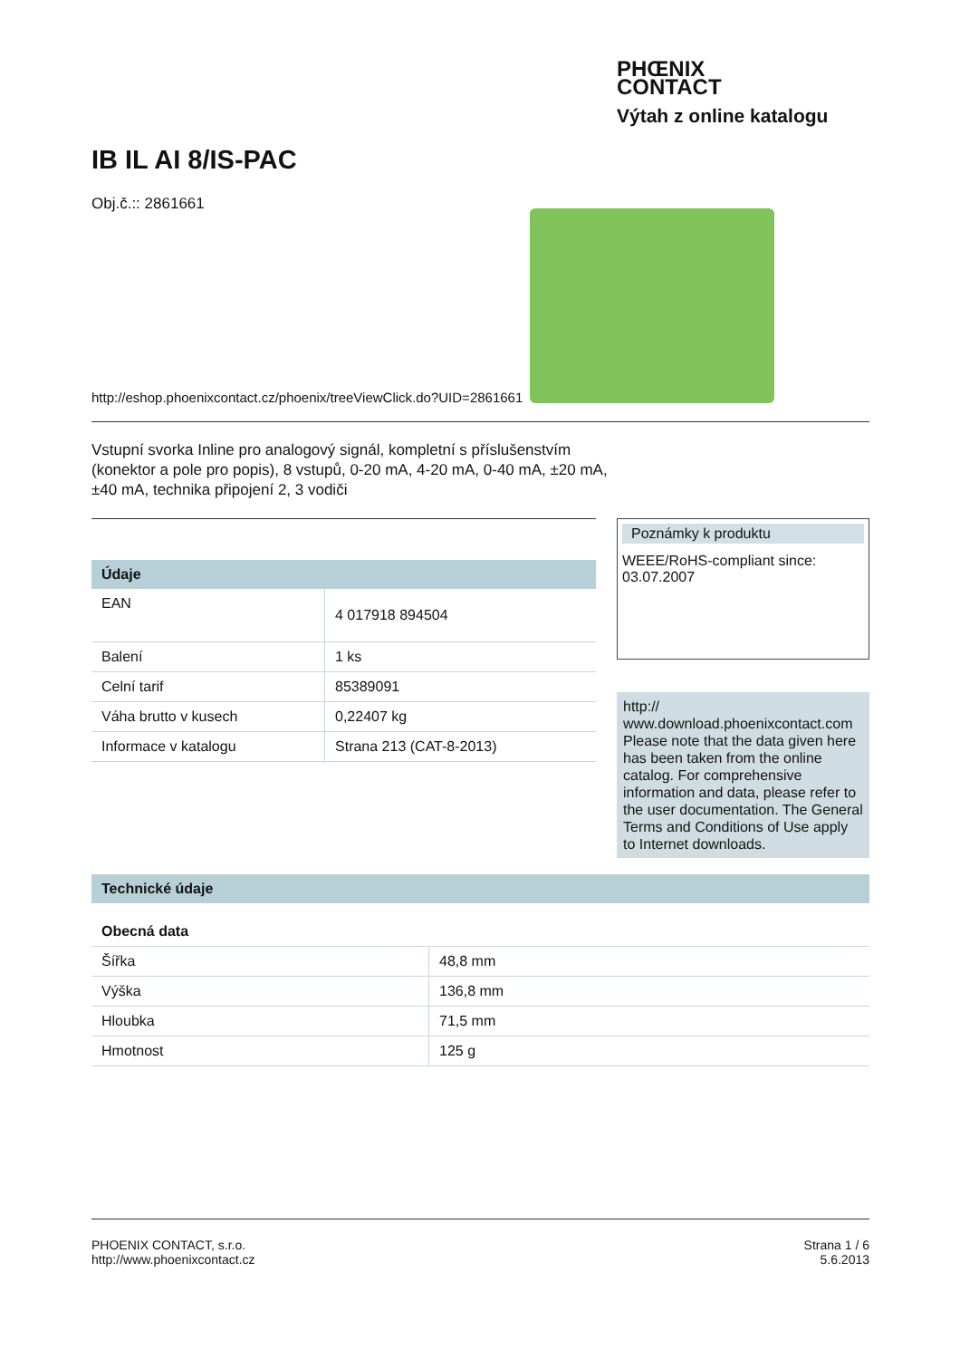PHŒNIX
CONTACT
Výtah z online katalogu
IB IL AI 8/IS-PAC
Obj.č.:: 2861661
http://eshop.phoenixcontact.cz/phoenix/treeViewClick.do?UID=2861661
Vstupní svorka Inline pro analogový signál, kompletní s příslušenstvím (konektor a pole pro popis), 8 vstupů, 0-20 mA, 4-20 mA, 0-40 mA, ±20 mA, ±40 mA, technika připojení 2, 3 vodiči
| Údaje | |
| --- | --- |
| EAN | 4 017918 894504 |
| Balení | 1 ks |
| Celní tarif | 85389091 |
| Váha brutto v kusech | 0,22407 kg |
| Informace v katalogu | Strana 213 (CAT-8-2013) |
Poznámky k produktu
WEEE/RoHS-compliant since:
03.07.2007
http://
www.download.phoenixcontact.com Please note that the data given here has been taken from the online catalog. For comprehensive information and data, please refer to the user documentation. The General Terms and Conditions of Use apply to Internet downloads.
| Technické údaje | |
| --- | --- |
| Obecná data | |
| Šířka | 48,8 mm |
| Výška | 136,8 mm |
| Hloubka | 71,5 mm |
| Hmotnost | 125 g |
PHOENIX CONTACT, s.r.o.
http://www.phoenixcontact.cz
Strana 1 / 6
5.6.2013